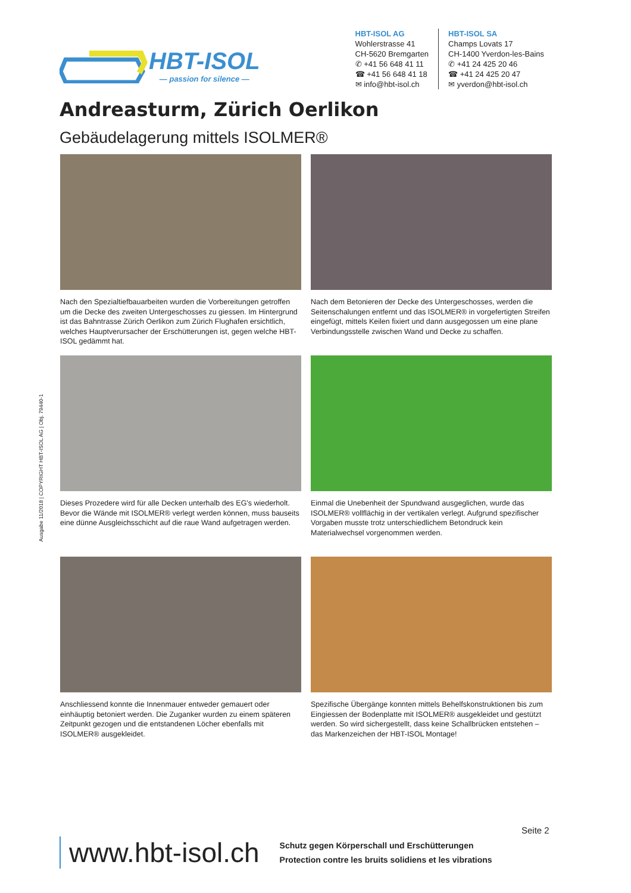HBT-ISOL
— passion for silence —
HBT-ISOL AG
Wohlerstrasse 41
CH-5620 Bremgarten
✆ +41 56 648 41 11
☎ +41 56 648 41 18
✉ info@hbt-isol.ch
HBT-ISOL SA
Champs Lovats 17
CH-1400 Yverdon-les-Bains
✆ +41 24 425 20 46
☎ +41 24 425 20 47
✉ yverdon@hbt-isol.ch
Andreasturm, Zürich Oerlikon
Gebäudelagerung mittels ISOLMER®
Nach den Spezialtiefbauarbeiten wurden die Vorbereitungen getroffen um die Decke des zweiten Untergeschosses zu giessen. Im Hintergrund ist das Bahntrasse Zürich Oerlikon zum Zürich Flughafen ersichtlich, welches Hauptverursacher der Erschütterungen ist, gegen welche HBT-ISOL gedämmt hat.
Nach dem Betonieren der Decke des Untergeschosses, werden die Seitenschalungen entfernt und das ISOLMER® in vorgefertigten Streifen eingefügt, mittels Keilen fixiert und dann ausgegossen um eine plane Verbindungsstelle zwischen Wand und Decke zu schaffen.
Dieses Prozedere wird für alle Decken unterhalb des EG's wiederholt. Bevor die Wände mit ISOLMER® verlegt werden können, muss bauseits eine dünne Ausgleichsschicht auf die raue Wand aufgetragen werden.
Einmal die Unebenheit der Spundwand ausgeglichen, wurde das ISOLMER® vollflächig in der vertikalen verlegt. Aufgrund spezifischer Vorgaben musste trotz unterschiedlichem Betondruck kein Materialwechsel vorgenommen werden.
Anschliessend konnte die Innenmauer entweder gemauert oder einhäuptig betoniert werden. Die Zuganker wurden zu einem späteren Zeitpunkt gezogen und die entstandenen Löcher ebenfalls mit ISOLMER® ausgekleidet.
Spezifische Übergänge konnten mittels Behelfskonstruktionen bis zum Eingiessen der Bodenplatte mit ISOLMER® ausgekleidet und gestützt werden. So wird sichergestellt, dass keine Schallbrücken entstehen – das Markenzeichen der HBT-ISOL Montage!
Ausgabe 11/2018 | COPYRIGHT HBT-ISOL AG | Obj. 79440-1
Seite 2
www.hbt-isol.ch
Schutz gegen Körperschall und Erschütterungen
Protection contre les bruits solidiens et les vibrations